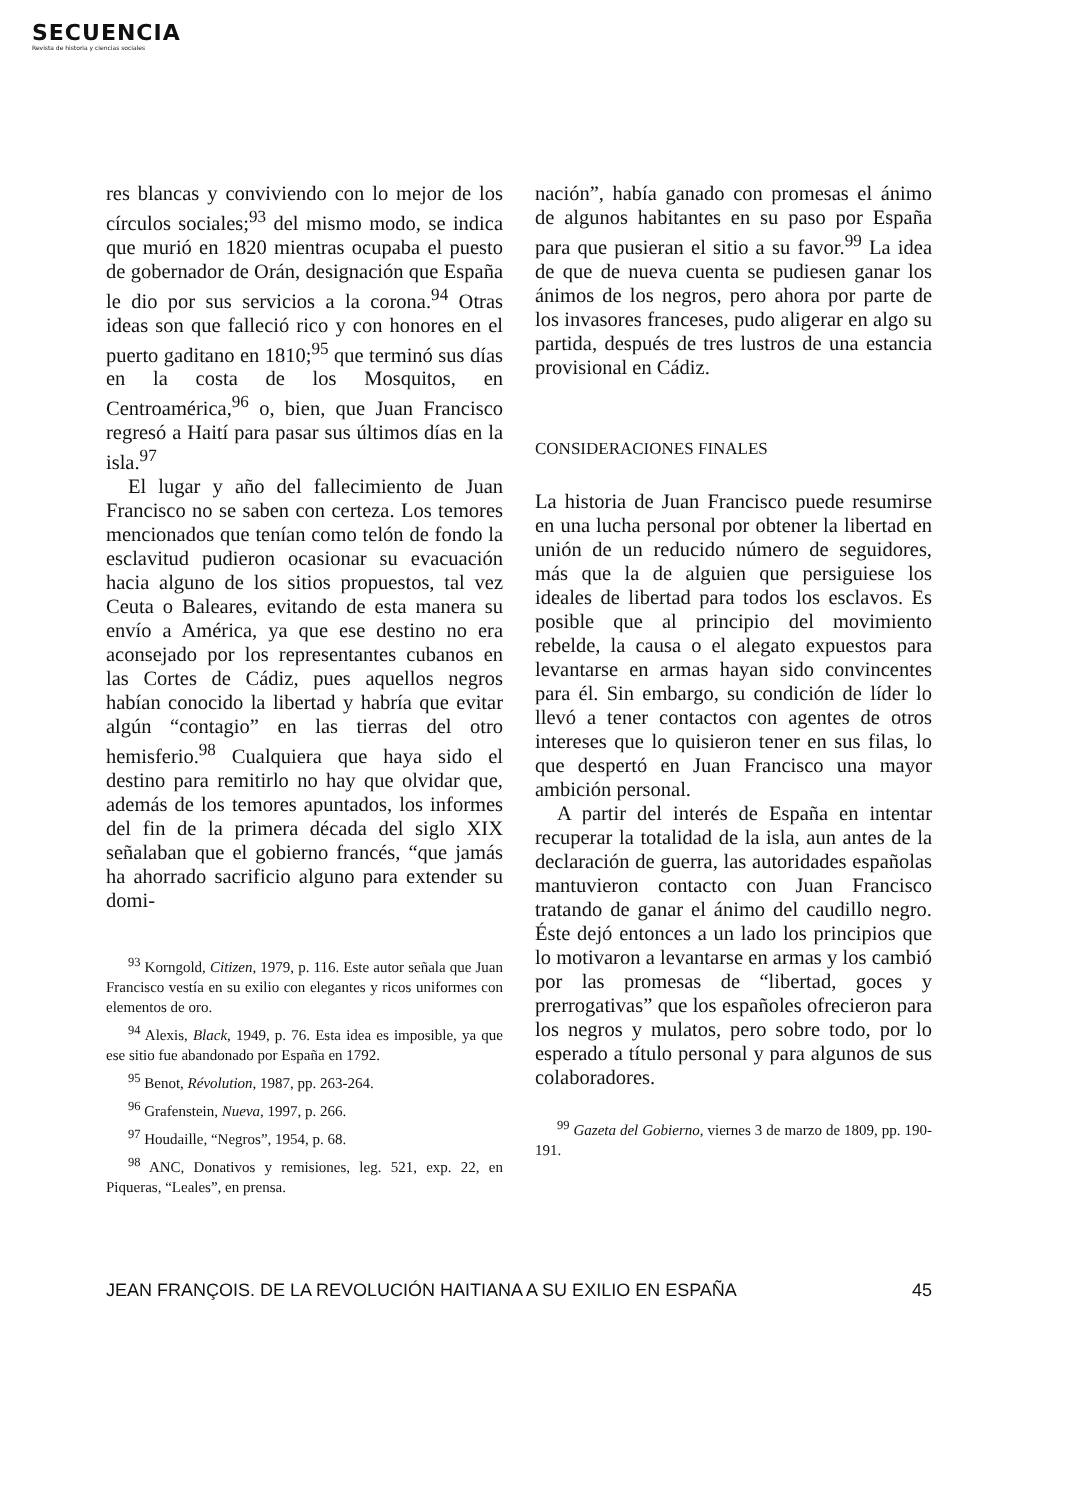SECUENCIA
Revista de historia y ciencias sociales
res blancas y conviviendo con lo mejor de los círculos sociales;<sup>93</sup> del mismo modo, se indica que murió en 1820 mientras ocupaba el puesto de gobernador de Orán, designación que España le dio por sus servicios a la corona.<sup>94</sup> Otras ideas son que falleció rico y con honores en el puerto gaditano en 1810;<sup>95</sup> que terminó sus días en la costa de los Mosquitos, en Centroamérica,<sup>96</sup> o, bien, que Juan Francisco regresó a Haití para pasar sus últimos días en la isla.<sup>97</sup>
El lugar y año del fallecimiento de Juan Francisco no se saben con certeza. Los temores mencionados que tenían como telón de fondo la esclavitud pudieron ocasionar su evacuación hacia alguno de los sitios propuestos, tal vez Ceuta o Baleares, evitando de esta manera su envío a América, ya que ese destino no era aconsejado por los representantes cubanos en las Cortes de Cádiz, pues aquellos negros habían conocido la libertad y habría que evitar algún “contagio” en las tierras del otro hemisferio.<sup>98</sup> Cualquiera que haya sido el destino para remitirlo no hay que olvidar que, además de los temores apuntados, los informes del fin de la primera década del siglo XIX señalaban que el gobierno francés, “que jamás ha ahorrado sacrificio alguno para extender su domi-
<sup>93</sup> Korngold, Citizen, 1979, p. 116. Este autor señala que Juan Francisco vestía en su exilio con elegantes y ricos uniformes con elementos de oro.
<sup>94</sup> Alexis, Black, 1949, p. 76. Esta idea es imposible, ya que ese sitio fue abandonado por España en 1792.
<sup>95</sup> Benot, Révolution, 1987, pp. 263-264.
<sup>96</sup> Grafenstein, Nueva, 1997, p. 266.
<sup>97</sup> Houdaille, “Negros”, 1954, p. 68.
<sup>98</sup> ANC, Donativos y remisiones, leg. 521, exp. 22, en Piqueras, “Leales”, en prensa.
nación”, había ganado con promesas el ánimo de algunos habitantes en su paso por España para que pusieran el sitio a su favor.<sup>99</sup> La idea de que de nueva cuenta se pudiesen ganar los ánimos de los negros, pero ahora por parte de los invasores franceses, pudo aligerar en algo su partida, después de tres lustros de una estancia provisional en Cádiz.
CONSIDERACIONES FINALES
La historia de Juan Francisco puede resumirse en una lucha personal por obtener la libertad en unión de un reducido número de seguidores, más que la de alguien que persiguiese los ideales de libertad para todos los esclavos. Es posible que al principio del movimiento rebelde, la causa o el alegato expuestos para levantarse en armas hayan sido convincentes para él. Sin embargo, su condición de líder lo llevó a tener contactos con agentes de otros intereses que lo quisieron tener en sus filas, lo que despertó en Juan Francisco una mayor ambición personal.
A partir del interés de España en intentar recuperar la totalidad de la isla, aun antes de la declaración de guerra, las autoridades españolas mantuvieron contacto con Juan Francisco tratando de ganar el ánimo del caudillo negro. Éste dejó entonces a un lado los principios que lo motivaron a levantarse en armas y los cambió por las promesas de “libertad, goces y prerrogativas” que los españoles ofrecieron para los negros y mulatos, pero sobre todo, por lo esperado a título personal y para algunos de sus colaboradores.
<sup>99</sup> Gazeta del Gobierno, viernes 3 de marzo de 1809, pp. 190-191.
JEAN FRANÇOIS. DE LA REVOLUCIÓN HAITIANA A SU EXILIO EN ESPAÑA 45